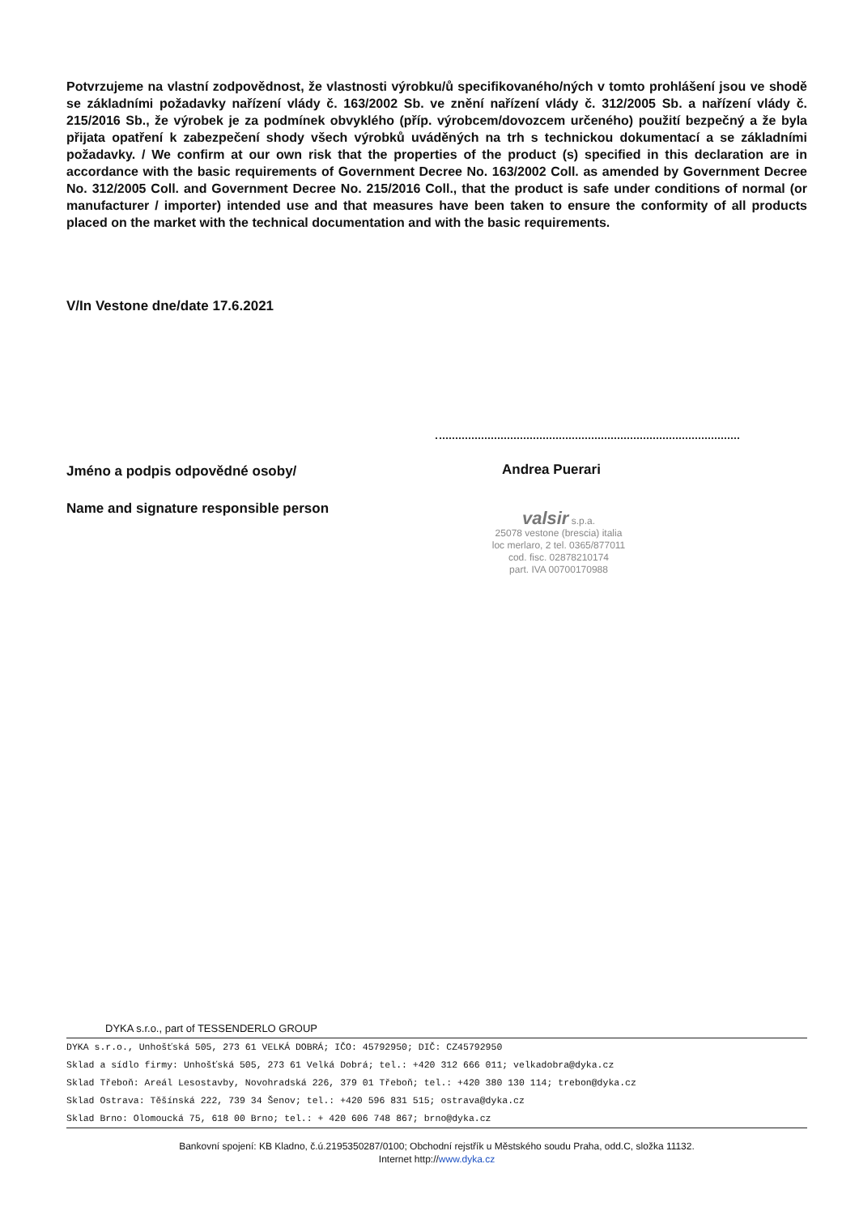Potvrzujeme na vlastní zodpovědnost, že vlastnosti výrobku/ů specifikovaného/ných v tomto prohlášení jsou ve shodě se základními požadavky nařízení vlády č. 163/2002 Sb. ve znění nařízení vlády č. 312/2005 Sb. a nařízení vlády č. 215/2016 Sb., že výrobek je za podmínek obvyklého (příp. výrobcem/dovozcem určeného) použití bezpečný a že byla přijata opatření k zabezpečení shody všech výrobků uváděných na trh s technickou dokumentací a se základními požadavky. / We confirm at our own risk that the properties of the product (s) specified in this declaration are in accordance with the basic requirements of Government Decree No. 163/2002 Coll. as amended by Government Decree No. 312/2005 Coll. and Government Decree No. 215/2016 Coll., that the product is safe under conditions of normal (or manufacturer / importer) intended use and that measures have been taken to ensure the conformity of all products placed on the market with the technical documentation and with the basic requirements.
V/In Vestone dne/date 17.6.2021
Jméno a podpis odpovědné osoby/
Andrea Puerari
Name and signature responsible person
valsir s.p.a.
25078 vestone (brescia) italia
loc merlaro, 2 tel. 0365/877011
cod. fisc. 02878210174
part. IVA 00700170988
DYKA s.r.o., part of TESSENDERLO GROUP
DYKA s.r.o., Unhošťská 505, 273 61 VELKÁ DOBRÁ; IČO: 45792950; DIČ: CZ45792950
Sklad a sídlo firmy: Unhošťská 505, 273 61 Velká Dobrá; tel.: +420 312 666 011; velkadobra@dyka.cz
Sklad Třeboň: Areál Lesostavby, Novohradská 226, 379 01 Třeboň; tel.: +420 380 130 114; trebon@dyka.cz
Sklad Ostrava: Těšínská 222, 739 34 Šenov; tel.: +420 596 831 515; ostrava@dyka.cz
Sklad Brno: Olomoucká 75, 618 00 Brno; tel.: + 420 606 748 867; brno@dyka.cz
Bankovní spojení: KB Kladno, č.ú.2195350287/0100; Obchodní rejstřík u Městského soudu Praha, odd.C, složka 11132.
Internet http://www.dyka.cz